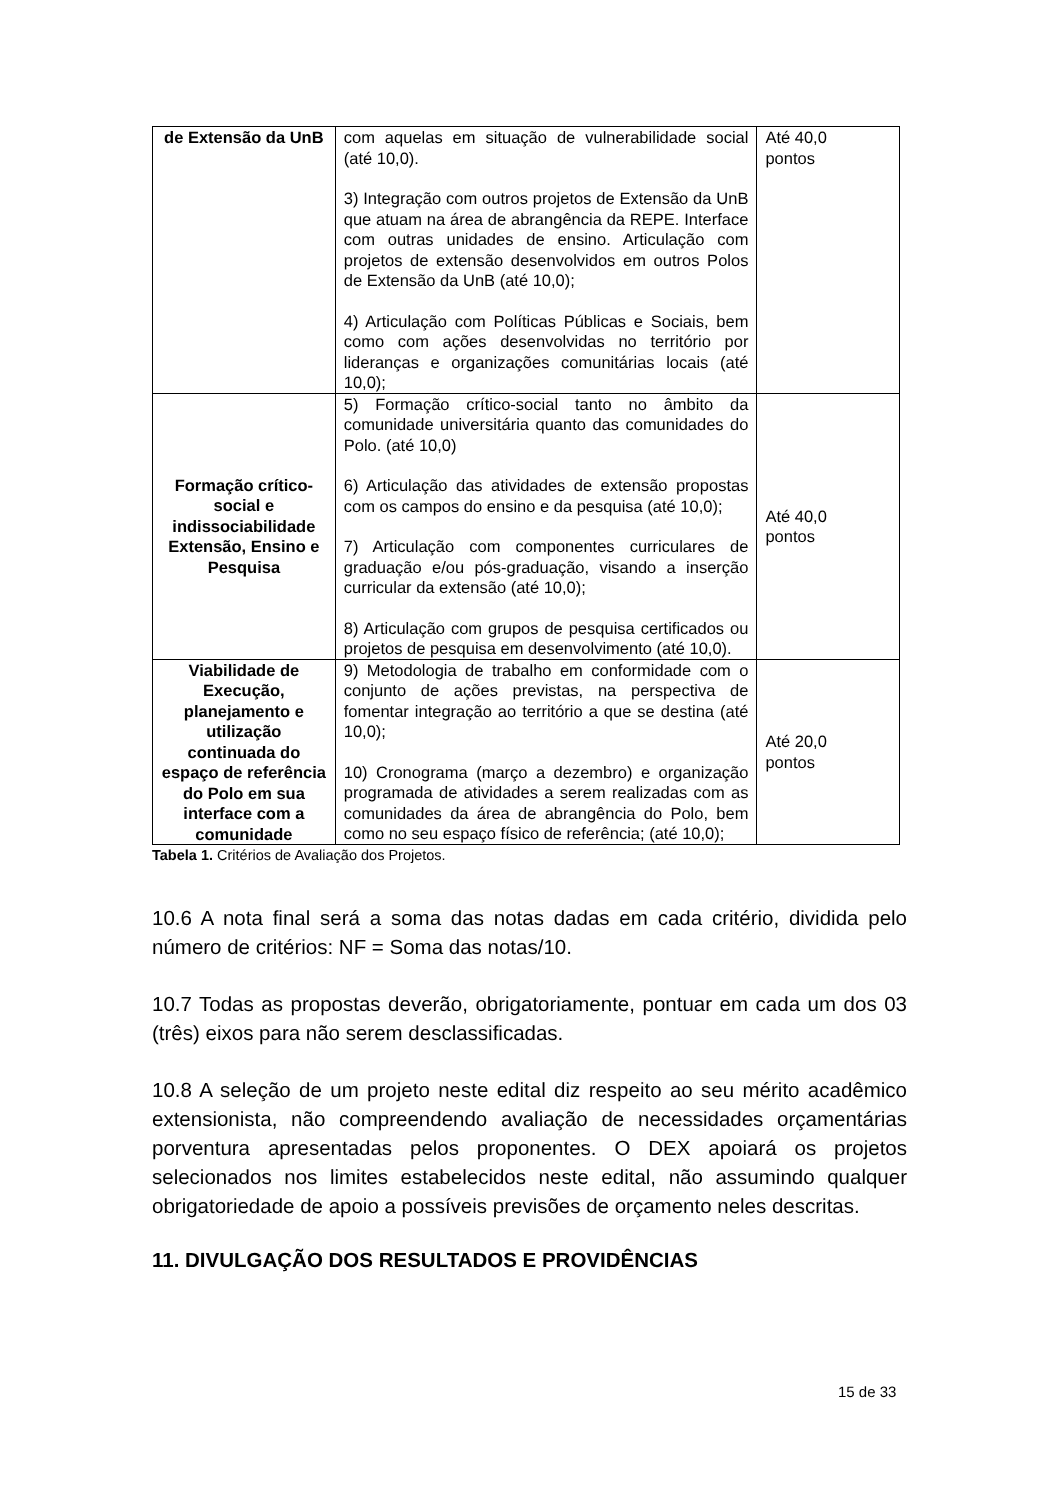| de Extensão da UnB | com aquelas em situação de vulnerabilidade social (até 10,0). 3) Integração com outros projetos de Extensão da UnB que atuam na área de abrangência da REPE. Interface com outras unidades de ensino. Articulação com projetos de extensão desenvolvidos em outros Polos de Extensão da UnB (até 10,0); 4) Articulação com Políticas Públicas e Sociais, bem como com ações desenvolvidas no território por lideranças e organizações comunitárias locais (até 10,0); | Até 40,0 pontos |
| Formação crítico-social e indissociabilidade Extensão, Ensino e Pesquisa | 5) Formação crítico-social tanto no âmbito da comunidade universitária quanto das comunidades do Polo. (até 10,0) 6) Articulação das atividades de extensão propostas com os campos do ensino e da pesquisa (até 10,0); 7) Articulação com componentes curriculares de graduação e/ou pós-graduação, visando a inserção curricular da extensão (até 10,0); 8) Articulação com grupos de pesquisa certificados ou projetos de pesquisa em desenvolvimento (até 10,0). | Até 40,0 pontos |
| Viabilidade de Execução, planejamento e utilização continuada do espaço de referência do Polo em sua interface com a comunidade | 9) Metodologia de trabalho em conformidade com o conjunto de ações previstas, na perspectiva de fomentar integração ao território a que se destina (até 10,0); 10) Cronograma (março a dezembro) e organização programada de atividades a serem realizadas com as comunidades da área de abrangência do Polo, bem como no seu espaço físico de referência; (até 10,0); | Até 20,0 pontos |
Tabela 1. Critérios de Avaliação dos Projetos.
10.6 A nota final será a soma das notas dadas em cada critério, dividida pelo número de critérios: NF = Soma das notas/10.
10.7 Todas as propostas deverão, obrigatoriamente, pontuar em cada um dos 03 (três) eixos para não serem desclassificadas.
10.8 A seleção de um projeto neste edital diz respeito ao seu mérito acadêmico extensionista, não compreendendo avaliação de necessidades orçamentárias porventura apresentadas pelos proponentes. O DEX apoiará os projetos selecionados nos limites estabelecidos neste edital, não assumindo qualquer obrigatoriedade de apoio a possíveis previsões de orçamento neles descritas.
11. DIVULGAÇÃO DOS RESULTADOS E PROVIDÊNCIAS
15 de 33